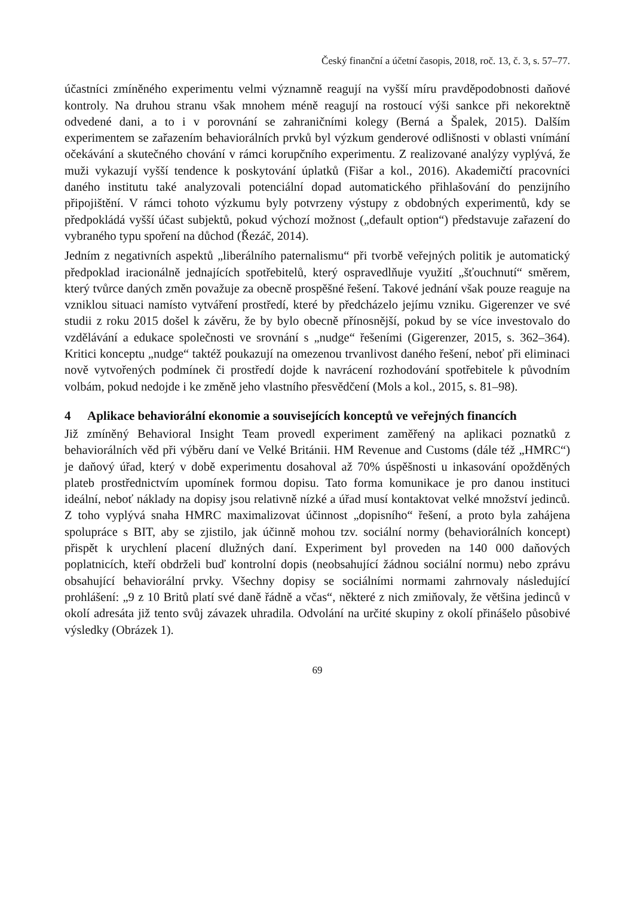Český finanční a účetní časopis, 2018, roč. 13, č. 3, s. 57–77.
účastníci zmíněného experimentu velmi významně reagují na vyšší míru pravděpodobnosti daňové kontroly. Na druhou stranu však mnohem méně reagují na rostoucí výši sankce při nekorektně odvedené dani, a to i v porovnání se zahraničními kolegy (Berná a Špalek, 2015). Dalším experimentem se zařazením behaviorálních prvků byl výzkum genderové odlišnosti v oblasti vnímání očekávání a skutečného chování v rámci korupčního experimentu. Z realizované analýzy vyplývá, že muži vykazují vyšší tendence k poskytování úplatků (Fišar a kol., 2016). Akademičtí pracovníci daného institutu také analyzovali potenciální dopad automatického přihlašování do penzijního připojištění. V rámci tohoto výzkumu byly potvrzeny výstupy z obdobných experimentů, kdy se předpokládá vyšší účast subjektů, pokud výchozí možnost („default option“) představuje zařazení do vybraného typu spoření na důchod (Řezáč, 2014).
Jedním z negativních aspektů „liberálního paternalismu“ při tvorbě veřejných politik je automatický předpoklad iracionálně jednajících spotřebitelů, který ospravedlňuje využití „šťouchnutí“ směrem, který tvůrce daných změn považuje za obecně prospěšné řešení. Takové jednání však pouze reaguje na vzniklou situaci namísto vytváření prostředí, které by předcházelo jejímu vzniku. Gigerenzer ve své studii z roku 2015 došel k závěru, že by bylo obecně přínosnější, pokud by se více investovalo do vzdělávání a edukace společnosti ve srovnání s „nudge“ řešeními (Gigerenzer, 2015, s. 362–364). Kritici konceptu „nudge“ taktéž poukazují na omezenou trvanlivost daného řešení, neboť při eliminaci nově vytvořených podmínek či prostředí dojde k navrácení rozhodování spotřebitele k původním volbám, pokud nedojde i ke změně jeho vlastního přesvědčení (Mols a kol., 2015, s. 81–98).
4 Aplikace behaviorální ekonomie a souvisejících konceptů ve veřejných financích
Již zmíněný Behavioral Insight Team provedl experiment zaměřený na aplikaci poznatků z behaviorálních věd při výběru daní ve Velké Británii. HM Revenue and Customs (dále též „HMRC“) je daňový úřad, který v době experimentu dosahoval až 70% úspěšnosti u inkasování opožděných plateb prostřednictvím upomínek formou dopisu. Tato forma komunikace je pro danou instituci ideální, neboť náklady na dopisy jsou relativně nízké a úřad musí kontaktovat velké množství jedinců. Z toho vyplývá snaha HMRC maximalizovat účinnost „dopisního“ řešení, a proto byla zahájena spolupráce s BIT, aby se zjistilo, jak účinně mohou tzv. sociální normy (behaviorálních koncept) přispět k urychlení placení dlužných daní. Experiment byl proveden na 140 000 daňových poplatnicích, kteří obdrželi buď kontrolní dopis (neobsahující žádnou sociální normu) nebo zprávu obsahující behaviorální prvky. Všechny dopisy se sociálními normami zahrnovaly následující prohlášení: „9 z 10 Britů platí své daně řádně a včas“, některé z nich zmiňovaly, že většina jedinců v okolí adresáta již tento svůj závazek uhradila. Odvolání na určité skupiny z okolí přinášelo působivé výsledky (Obrázek 1).
69